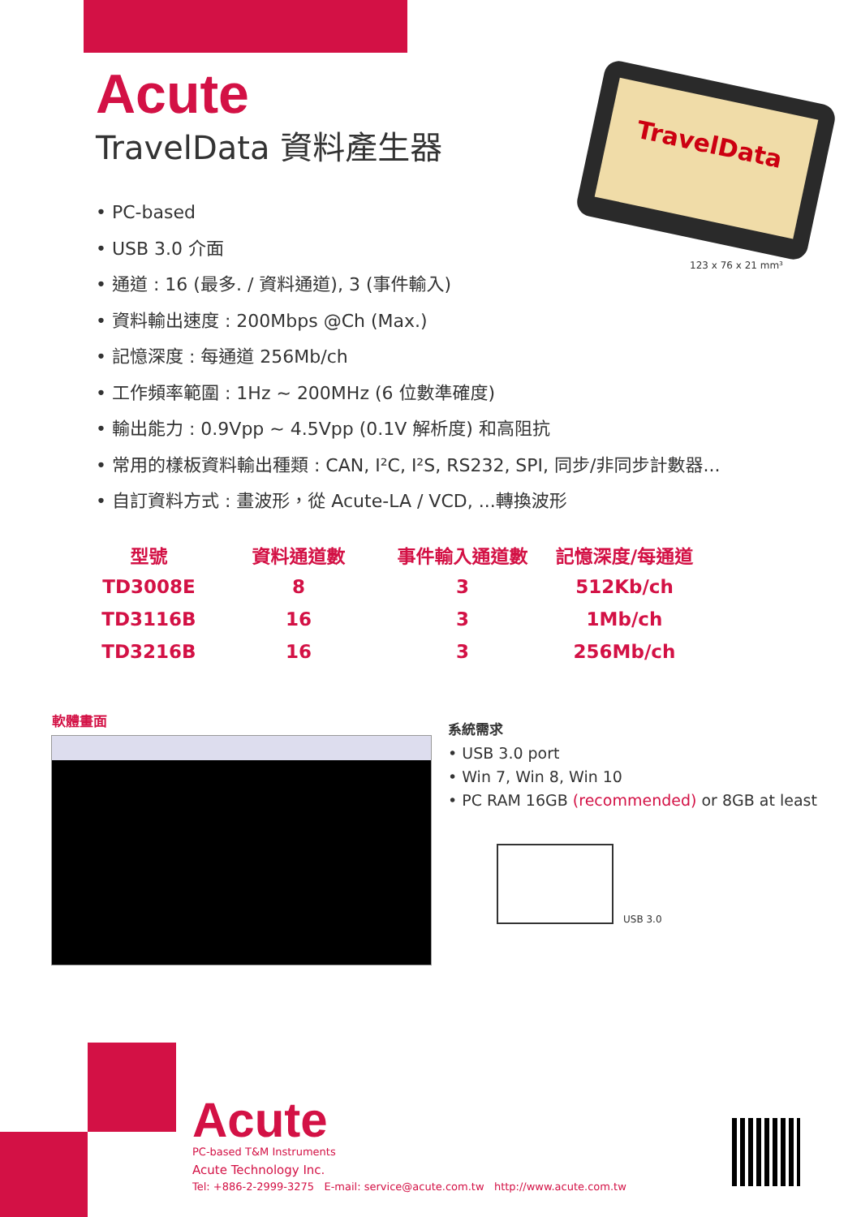Acute
TravelData 資料產生器
TravelData
123 x 76 x 21 mm³
• PC-based
• USB 3.0 介面
• 通道 : 16 (最多. / 資料通道), 3 (事件輸入)
• 資料輸出速度 : 200Mbps @Ch (Max.)
• 記憶深度 : 每通道 256Mb/ch
• 工作頻率範圍 : 1Hz ~ 200MHz (6 位數準確度)
• 輸出能力 : 0.9Vpp ~ 4.5Vpp (0.1V 解析度) 和高阻抗
• 常用的樣板資料輸出種類 : CAN, I²C, I²S, RS232, SPI, 同步/非同步計數器...
• 自訂資料方式 : 畫波形，從 Acute-LA / VCD, ...轉換波形
| 型號 | 資料通道數 | 事件輸入通道數 | 記憶深度/每通道 |
| --- | --- | --- | --- |
| TD3008E | 8 | 3 | 512Kb/ch |
| TD3116B | 16 | 3 | 1Mb/ch |
| TD3216B | 16 | 3 | 256Mb/ch |
軟體畫面
系統需求
• USB 3.0 port
• Win 7, Win 8, Win 10
• PC RAM 16GB (recommended) or 8GB at least
USB 3.0
Acute
PC-based T&M Instruments
Acute Technology Inc.
Tel: +886-2-2999-3275 E-mail: service@acute.com.tw http://www.acute.com.tw